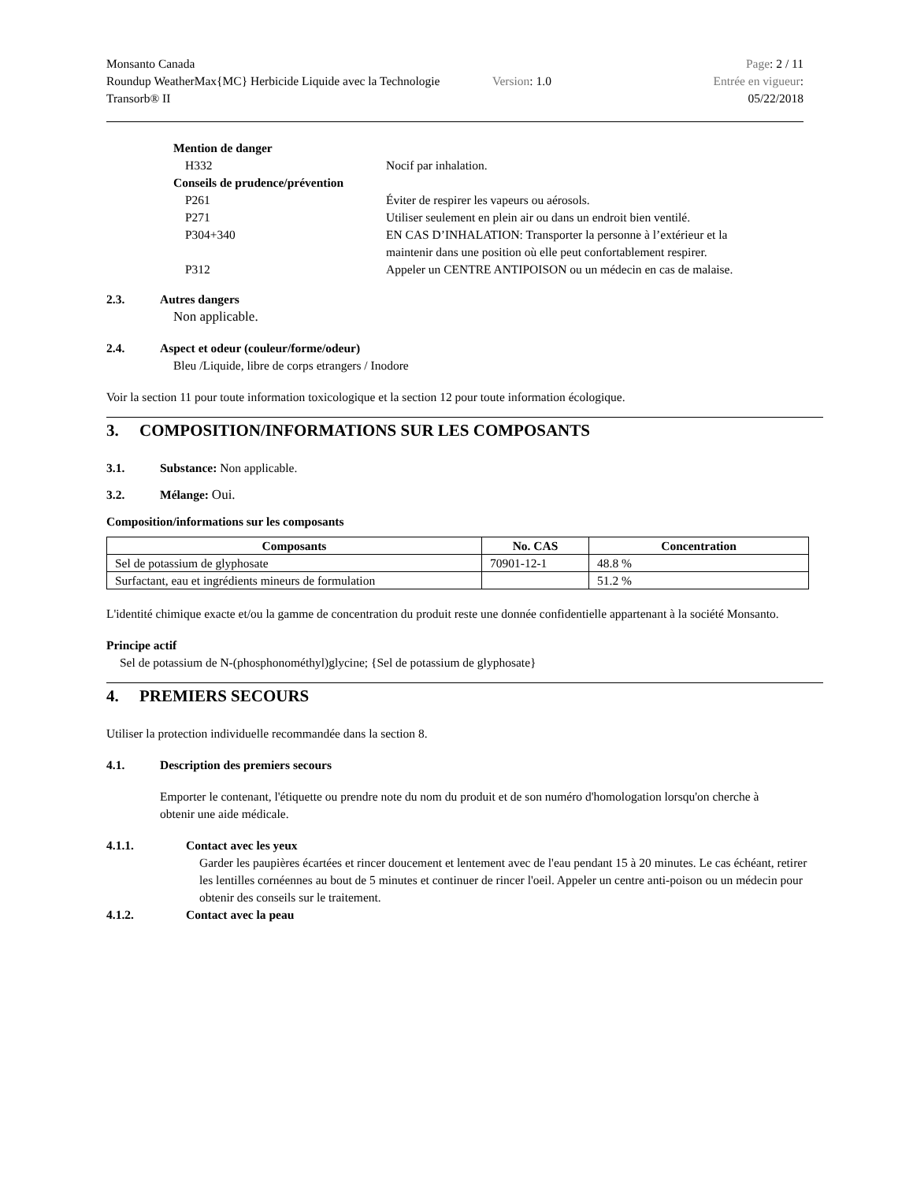Monsanto Canada
Roundup WeatherMax{MC} Herbicide Liquide avec la Technologie Transorb® II
Version: 1.0
Page: 2 / 11
Entrée en vigueur:
05/22/2018
Mention de danger
H332 Nocif par inhalation.
Conseils de prudence/prévention
P261 Éviter de respirer les vapeurs ou aérosols.
P271 Utiliser seulement en plein air ou dans un endroit bien ventilé.
P304+340 EN CAS D’INHALATION: Transporter la personne à l’extérieur et la maintenir dans une position où elle peut confortablement respirer.
P312 Appeler un CENTRE ANTIPOISON ou un médecin en cas de malaise.
2.3. Autres dangers
Non applicable.
2.4. Aspect et odeur (couleur/forme/odeur)
Bleu /Liquide, libre de corps etrangers / Inodore
Voir la section 11 pour toute information toxicologique et la section 12 pour toute information écologique.
3. COMPOSITION/INFORMATIONS SUR LES COMPOSANTS
3.1. Substance: Non applicable.
3.2. Mélange: Oui.
Composition/informations sur les composants
| Composants | No. CAS | Concentration |
| --- | --- | --- |
| Sel de potassium de glyphosate | 70901-12-1 | 48.8 % |
| Surfactant, eau et ingrédients mineurs de formulation | | 51.2 % |
L'identité chimique exacte et/ou la gamme de concentration du produit reste une donnée confidentielle appartenant à la société Monsanto.
Principe actif
Sel de potassium de N-(phosphonométhyl)glycine; {Sel de potassium de glyphosate}
4. PREMIERS SECOURS
Utiliser la protection individuelle recommandée dans la section 8.
4.1. Description des premiers secours
Emporter le contenant, l'étiquette ou prendre note du nom du produit et de son numéro d'homologation lorsqu'on cherche à obtenir une aide médicale.
4.1.1. Contact avec les yeux
Garder les paupières écartées et rincer doucement et lentement avec de l'eau pendant 15 à 20 minutes. Le cas échéant, retirer les lentilles cornéennes au bout de 5 minutes et continuer de rincer l'oeil. Appeler un centre anti-poison ou un médecin pour obtenir des conseils sur le traitement.
4.1.2. Contact avec la peau